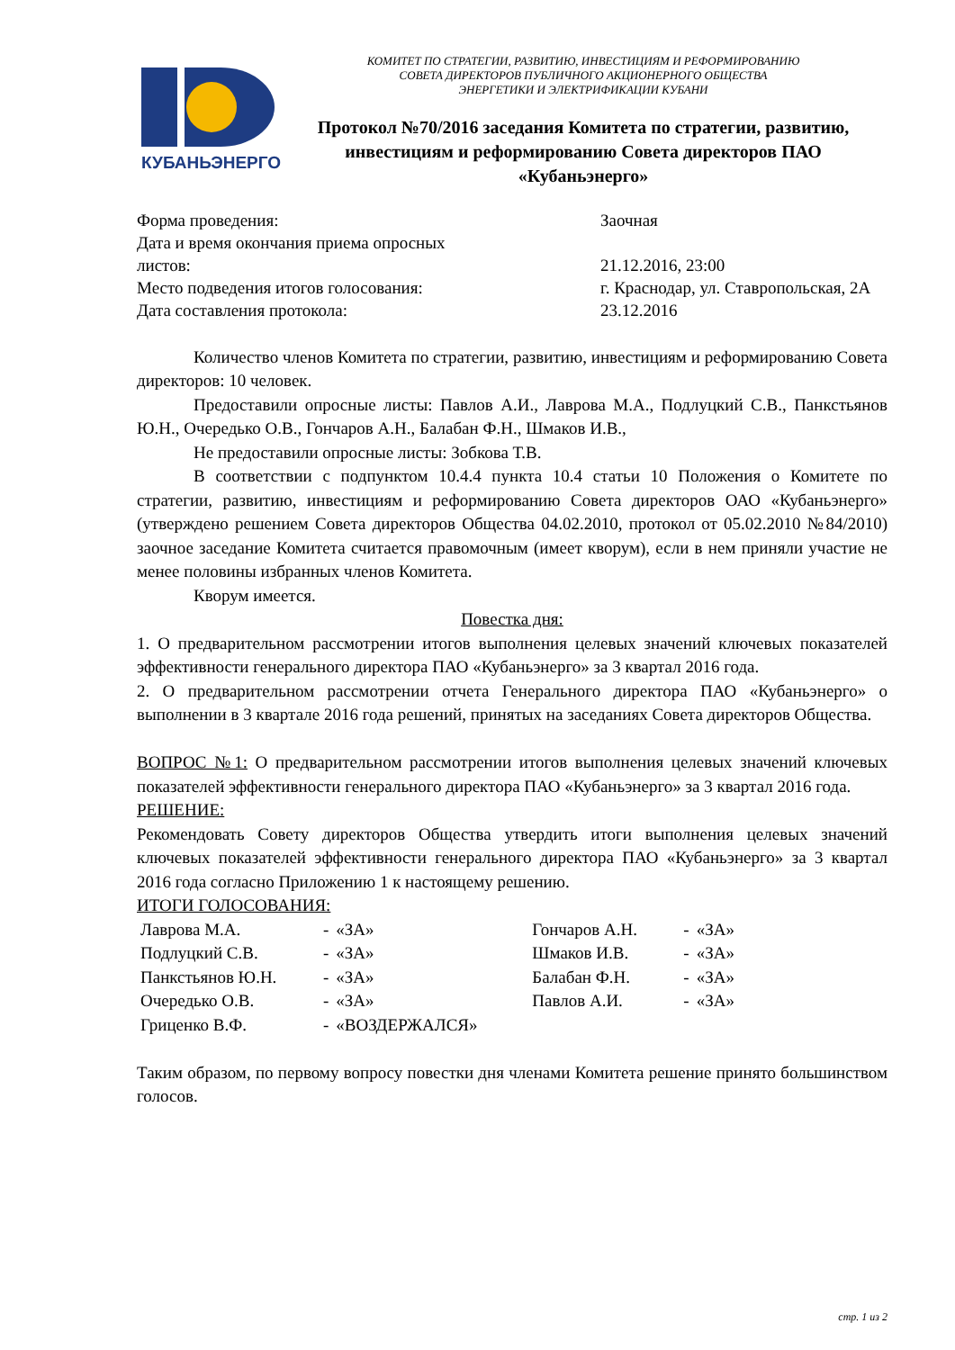КУБАНЬЭНЕРГО
КОМИТЕТ ПО СТРАТЕГИИ, РАЗВИТИЮ, ИНВЕСТИЦИЯМ И РЕФОРМИРОВАНИЮ
СОВЕТА ДИРЕКТОРОВ ПУБЛИЧНОГО АКЦИОНЕРНОГО ОБЩЕСТВА
ЭНЕРГЕТИКИ И ЭЛЕКТРИФИКАЦИИ КУБАНИ
Протокол №70/2016 заседания Комитета по стратегии, развитию, инвестициям и реформированию Совета директоров ПАО «Кубаньэнерго»
| Форма проведения: | Заочная |
| Дата и время окончания приема опросных листов: | 21.12.2016, 23:00 |
| Место подведения итогов голосования: | г. Краснодар, ул. Ставропольская, 2А |
| Дата составления протокола: | 23.12.2016 |
Количество членов Комитета по стратегии, развитию, инвестициям и реформированию Совета директоров: 10 человек.
Предоставили опросные листы: Павлов А.И., Лаврова М.А., Подлуцкий С.В., Панкстьянов Ю.Н., Очередько О.В., Гончаров А.Н., Балабан Ф.Н., Шмаков И.В.,
Не предоставили опросные листы: Зобкова Т.В.
В соответствии с подпунктом 10.4.4 пункта 10.4 статьи 10 Положения о Комитете по стратегии, развитию, инвестициям и реформированию Совета директоров ОАО «Кубаньэнерго» (утверждено решением Совета директоров Общества 04.02.2010, протокол от 05.02.2010 №84/2010) заочное заседание Комитета считается правомочным (имеет кворум), если в нем приняли участие не менее половины избранных членов Комитета.
Кворум имеется.
Повестка дня:
1. О предварительном рассмотрении итогов выполнения целевых значений ключевых показателей эффективности генерального директора ПАО «Кубаньэнерго» за 3 квартал 2016 года.
2. О предварительном рассмотрении отчета Генерального директора ПАО «Кубаньэнерго» о выполнении в 3 квартале 2016 года решений, принятых на заседаниях Совета директоров Общества.
ВОПРОС №1: О предварительном рассмотрении итогов выполнения целевых значений ключевых показателей эффективности генерального директора ПАО «Кубаньэнерго» за 3 квартал 2016 года.
РЕШЕНИЕ:
Рекомендовать Совету директоров Общества утвердить итоги выполнения целевых значений ключевых показателей эффективности генерального директора ПАО «Кубаньэнерго» за 3 квартал 2016 года согласно Приложению 1 к настоящему решению.
ИТОГИ ГОЛОСОВАНИЯ:
| Лаврова М.А. | - | «ЗА» | Гончаров А.Н. | - | «ЗА» |
| Подлуцкий С.В. | - | «ЗА» | Шмаков И.В. | - | «ЗА» |
| Панкстьянов Ю.Н. | - | «ЗА» | Балабан Ф.Н. | - | «ЗА» |
| Очередько О.В. | - | «ЗА» | Павлов А.И. | - | «ЗА» |
| Гриценко В.Ф. | - | «ВОЗДЕРЖАЛСЯ» | | | |
Таким образом, по первому вопросу повестки дня членами Комитета решение принято большинством голосов.
стр. 1 из 2